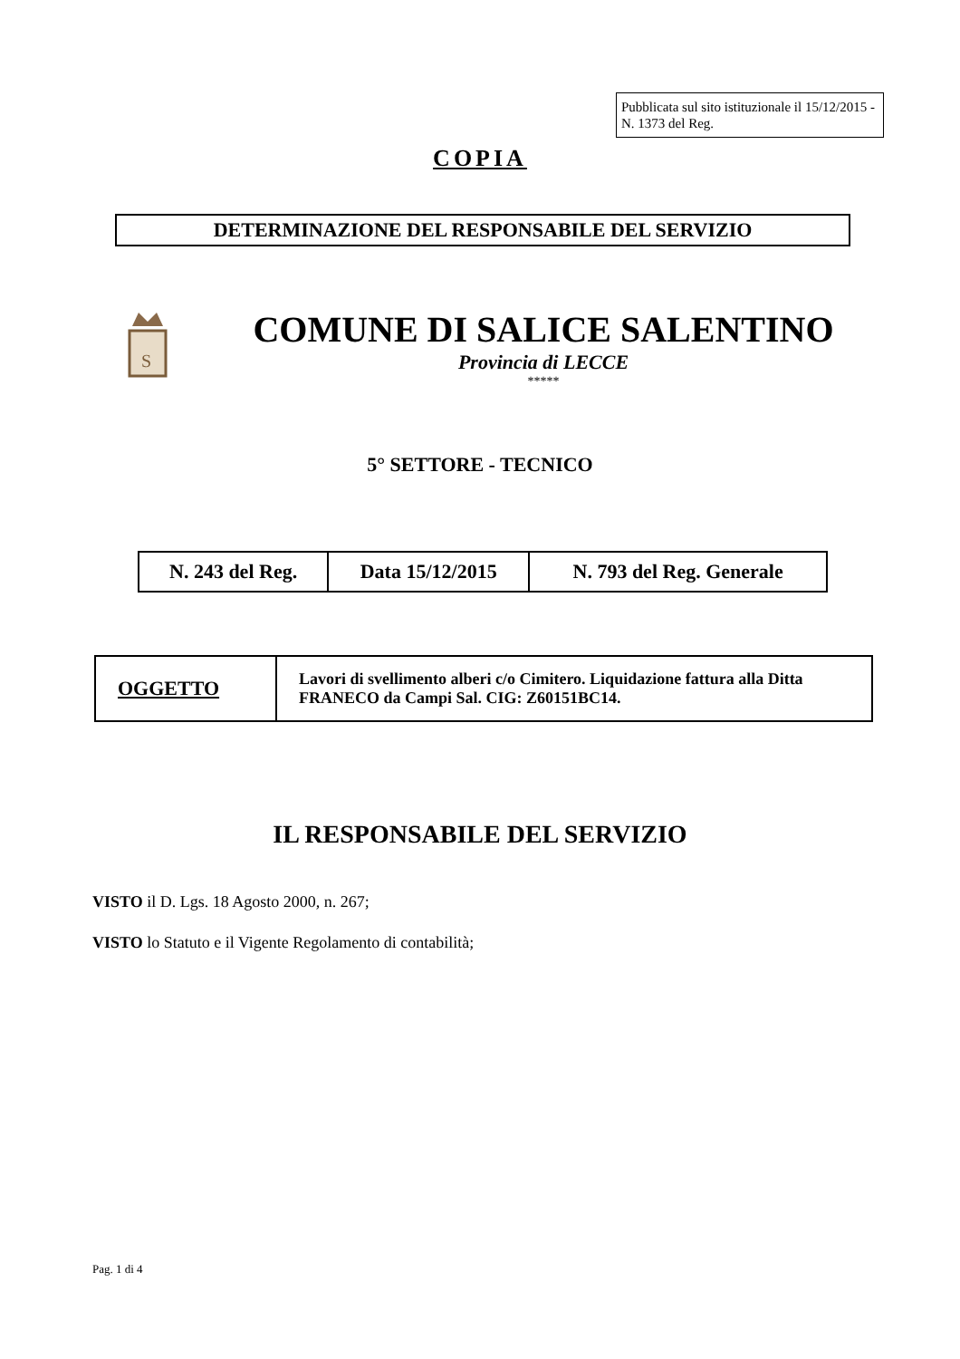Pubblicata sul sito istituzionale il 15/12/2015 - N. 1373 del Reg.
COPIA
DETERMINAZIONE DEL RESPONSABILE DEL SERVIZIO
S
COMUNE DI SALICE SALENTINO
Provincia di LECCE
*****
5° SETTORE - TECNICO
| N. 243 del Reg. | Data 15/12/2015 | N. 793 del Reg. Generale |
| OGGETTO | Lavori di svellimento alberi c/o Cimitero. Liquidazione fattura alla Ditta FRANECO da Campi Sal. CIG: Z60151BC14. |
IL RESPONSABILE DEL SERVIZIO
VISTO il D. Lgs. 18 Agosto 2000, n. 267;
VISTO lo Statuto e il Vigente Regolamento di contabilità;
Pag. 1 di 4